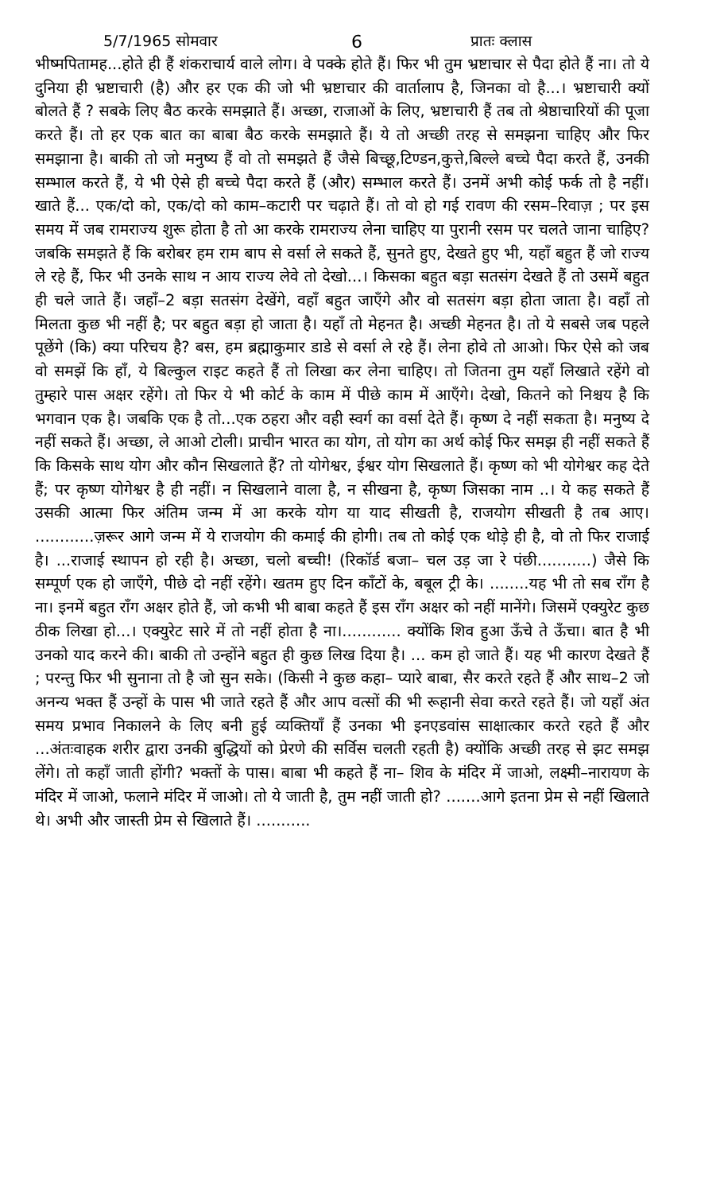5/7/1965 सोमवार 6 प्रातः क्लास
भीष्मपितामह...होते ही हैं शंकराचार्य वाले लोग। वे पक्के होते हैं। फिर भी तुम भ्रष्टाचार से पैदा होते हैं ना। तो ये दुनिया ही भ्रष्टाचारी (है) और हर एक की जो भी भ्रष्टाचार की वार्तालाप है, जिनका वो है...। भ्रष्टाचारी क्यों बोलते हैं ? सबके लिए बैठ करके समझाते हैं। अच्छा, राजाओं के लिए, भ्रष्टाचारी हैं तब तो श्रेष्ठाचारियों की पूजा करते हैं। तो हर एक बात का बाबा बैठ करके समझाते हैं। ये तो अच्छी तरह से समझना चाहिए और फिर समझाना है। बाकी तो जो मनुष्य हैं वो तो समझते हैं जैसे बिच्छू,टिण्डन,कुत्ते,बिल्ले बच्चे पैदा करते हैं, उनकी सम्भाल करते हैं, ये भी ऐसे ही बच्चे पैदा करते हैं (और) सम्भाल करते हैं। उनमें अभी कोई फर्क तो है नहीं। खाते हैं... एक/दो को, एक/दो को काम–कटारी पर चढ़ाते हैं। तो वो हो गई रावण की रसम–रिवाज़ ; पर इस समय में जब रामराज्य शुरू होता है तो आ करके रामराज्य लेना चाहिए या पुरानी रसम पर चलते जाना चाहिए? जबकि समझते हैं कि बरोबर हम राम बाप से वर्सा ले सकते हैं, सुनते हुए, देखते हुए भी, यहाँ बहुत हैं जो राज्य ले रहे हैं, फिर भी उनके साथ न आय राज्य लेवे तो देखो...। किसका बहुत बड़ा सतसंग देखते हैं तो उसमें बहुत ही चले जाते हैं। जहाँ–2 बड़ा सतसंग देखेंगे, वहाँ बहुत जाएँगे और वो सतसंग बड़ा होता जाता है। वहाँ तो मिलता कुछ भी नहीं है; पर बहुत बड़ा हो जाता है। यहाँ तो मेहनत है। अच्छी मेहनत है। तो ये सबसे जब पहले पूछेंगे (कि) क्या परिचय है? बस, हम ब्रह्माकुमार डाडे से वर्सा ले रहे हैं। लेना होवे तो आओ। फिर ऐसे को जब वो समझें कि हाँ, ये बिल्कुल राइट कहते हैं तो लिखा कर लेना चाहिए। तो जितना तुम यहाँ लिखाते रहेंगे वो तुम्हारे पास अक्षर रहेंगे। तो फिर ये भी कोर्ट के काम में पीछे काम में आएँगे। देखो, कितने को निश्चय है कि भगवान एक है। जबकि एक है तो...एक ठहरा और वही स्वर्ग का वर्सा देते हैं। कृष्ण दे नहीं सकता है। मनुष्य दे नहीं सकते हैं। अच्छा, ले आओ टोली। प्राचीन भारत का योग, तो योग का अर्थ कोई फिर समझ ही नहीं सकते हैं कि किसके साथ योग और कौन सिखलाते हैं? तो योगेश्वर, ईश्वर योग सिखलाते हैं। कृष्ण को भी योगेश्वर कह देते हैं; पर कृष्ण योगेश्वर है ही नहीं। न सिखलाने वाला है, न सीखना है, कृष्ण जिसका नाम ..। ये कह सकते हैं उसकी आत्मा फिर अंतिम जन्म में आ करके योग या याद सीखती है, राजयोग सीखती है तब आए। ............ज़रूर आगे जन्म में ये राजयोग की कमाई की होगी। तब तो कोई एक थोड़े ही है, वो तो फिर राजाई है। ...राजाई स्थापन हो रही है। अच्छा, चलो बच्ची! (रिकॉर्ड बजा– चल उड़ जा रे पंछी...........) जैसे कि सम्पूर्ण एक हो जाएँगे, पीछे दो नहीं रहेंगे। खतम हुए दिन काँटों के, बबूल ट्री के। ........यह भी तो सब राँग है ना। इनमें बहुत राँग अक्षर होते हैं, जो कभी भी बाबा कहते हैं इस राँग अक्षर को नहीं मानेंगे। जिसमें एक्युरेट कुछ ठीक लिखा हो...। एक्युरेट सारे में तो नहीं होता है ना।............ क्योंकि शिव हुआ ऊँचे ते ऊँचा। बात है भी उनको याद करने की। बाकी तो उन्होंने बहुत ही कुछ लिख दिया है। ... कम हो जाते हैं। यह भी कारण देखते हैं ; परन्तु फिर भी सुनाना तो है जो सुन सके। (किसी ने कुछ कहा– प्यारे बाबा, सैर करते रहते हैं और साथ–2 जो अनन्य भक्त हैं उन्हों के पास भी जाते रहते हैं और आप वत्सों की भी रूहानी सेवा करते रहते हैं। जो यहाँ अंत समय प्रभाव निकालने के लिए बनी हुई व्यक्तियाँ हैं उनका भी इनएडवांस साक्षात्कार करते रहते हैं और ...अंतःवाहक शरीर द्वारा उनकी बुद्धियों को प्रेरणे की सर्विस चलती रहती है) क्योंकि अच्छी तरह से झट समझ लेंगे। तो कहाँ जाती होंगी? भक्तों के पास। बाबा भी कहते हैं ना– शिव के मंदिर में जाओ, लक्ष्मी–नारायण के मंदिर में जाओ, फलाने मंदिर में जाओ। तो ये जाती है, तुम नहीं जाती हो? .......आगे इतना प्रेम से नहीं खिलाते थे। अभी और जास्ती प्रेम से खिलाते हैं। ...........